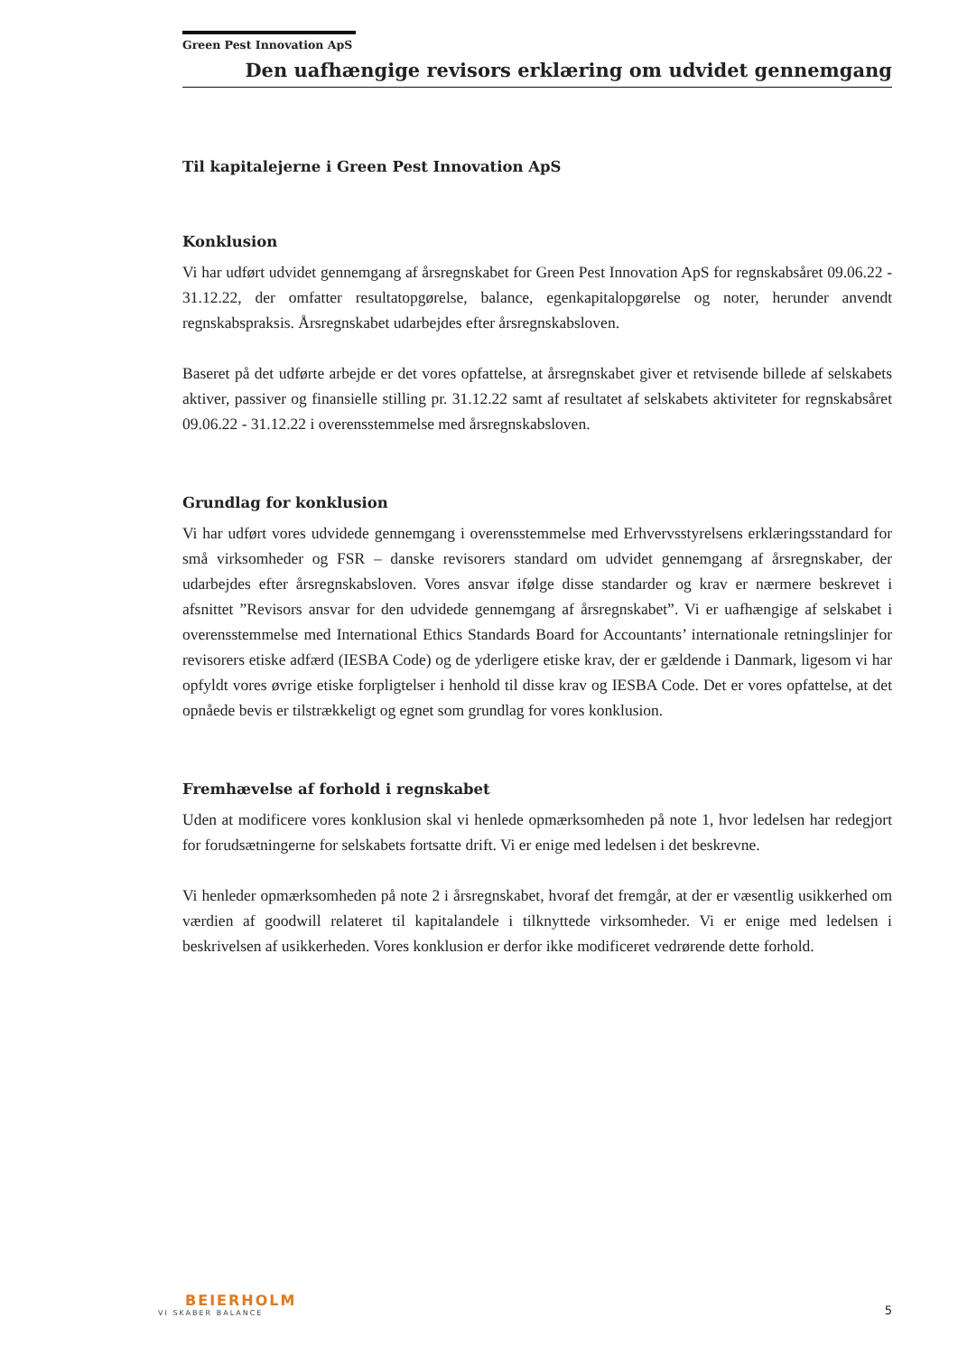Green Pest Innovation ApS
Den uafhængige revisors erklæring om udvidet gennemgang
Til kapitalejerne i Green Pest Innovation ApS
Konklusion
Vi har udført udvidet gennemgang af årsregnskabet for Green Pest Innovation ApS for regnskabsåret 09.06.22 - 31.12.22, der omfatter resultatopgørelse, balance, egenkapitalopgørelse og noter, herunder anvendt regnskabspraksis. Årsregnskabet udarbejdes efter årsregnskabsloven.
Baseret på det udførte arbejde er det vores opfattelse, at årsregnskabet giver et retvisende billede af selskabets aktiver, passiver og finansielle stilling pr. 31.12.22 samt af resultatet af selskabets aktiviteter for regnskabsåret 09.06.22 - 31.12.22 i overensstemmelse med årsregnskabsloven.
Grundlag for konklusion
Vi har udført vores udvidede gennemgang i overensstemmelse med Erhvervsstyrelsens erklæringsstandard for små virksomheder og FSR – danske revisorers standard om udvidet gennemgang af årsregnskaber, der udarbejdes efter årsregnskabsloven. Vores ansvar ifølge disse standarder og krav er nærmere beskrevet i afsnittet ”Revisors ansvar for den udvidede gennemgang af årsregnskabet”. Vi er uafhængige af selskabet i overensstemmelse med International Ethics Standards Board for Accountants’ internationale retningslinjer for revisorers etiske adfærd (IESBA Code) og de yderligere etiske krav, der er gældende i Danmark, ligesom vi har opfyldt vores øvrige etiske forpligtelser i henhold til disse krav og IESBA Code. Det er vores opfattelse, at det opnåede bevis er tilstrækkeligt og egnet som grundlag for vores konklusion.
Fremhævelse af forhold i regnskabet
Uden at modificere vores konklusion skal vi henlede opmærksomheden på note 1, hvor ledelsen har redegjort for forudsætningerne for selskabets fortsatte drift. Vi er enige med ledelsen i det beskrevne.
Vi henleder opmærksomheden på note 2 i årsregnskabet, hvoraf det fremgår, at der er væsentlig usikkerhed om værdien af goodwill relateret til kapitalandele i tilknyttede virksomheder. Vi er enige med ledelsen i beskrivelsen af usikkerheden. Vores konklusion er derfor ikke modificeret vedrørende dette forhold.
BEIERHOLM
VI SKABER BALANCE
5